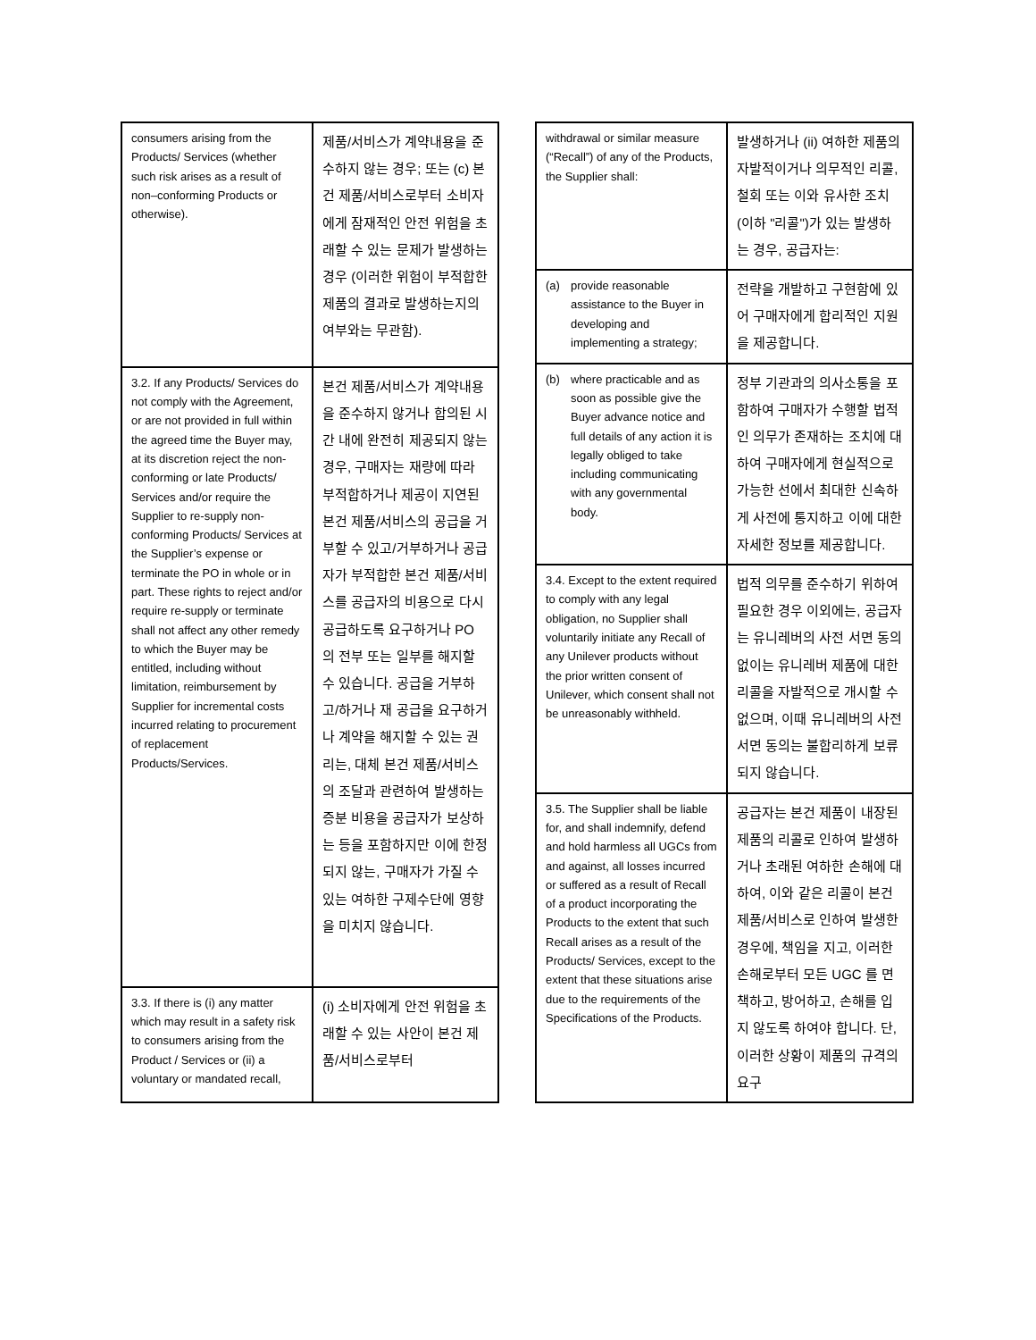| consumers arising from the Products/ Services (whether such risk arises as a result of non–conforming Products or otherwise). | 제품/서비스가 계약내용을 준수하지 않는 경우; 또는 (c) 본건 제품/서비스로부터 소비자에게 잠재적인 안전 위험을 초래할 수 있는 문제가 발생하는 경우 (이러한 위험이 부적합한 제품의 결과로 발생하는지의 여부와는 무관함). |
| 3.2. If any Products/ Services do not comply with the Agreement, or are not provided in full within the agreed time the Buyer may, at its discretion reject the non-conforming or late Products/ Services and/or require the Supplier to re-supply non-conforming Products/ Services at the Supplier’s expense or terminate the PO in whole or in part. These rights to reject and/or require re-supply or terminate shall not affect any other remedy to which the Buyer may be entitled, including without limitation, reimbursement by Supplier for incremental costs incurred relating to procurement of replacement Products/Services. | 본건 제품/서비스가 계약내용을 준수하지 않거나 합의된 시간 내에 완전히 제공되지 않는 경우, 구매자는 재량에 따라 부적합하거나 제공이 지연된 본건 제품/서비스의 공급을 거부할 수 있고/거부하거나 공급자가 부적합한 본건 제품/서비스를 공급자의 비용으로 다시 공급하도록 요구하거나 PO 의 전부 또는 일부를 해지할 수 있습니다. 공급을 거부하고/하거나 재 공급을 요구하거나 계약을 해지할 수 있는 권리는, 대체 본건 제품/서비스의 조달과 관련하여 발생하는 증분 비용을 공급자가 보상하는 등을 포함하지만 이에 한정되지 않는, 구매자가 가질 수 있는 여하한 구제수단에 영향을 미치지 않습니다. |
| 3.3. If there is (i) any matter which may result in a safety risk to consumers arising from the Product / Services or (ii) a voluntary or mandated recall, | (i) 소비자에게 안전 위험을 초래할 수 있는 사안이 본건 제품/서비스로부터 |
| withdrawal or similar measure (“Recall”) of any of the Products, the Supplier shall: | 발생하거나 (ii) 여하한 제품의 자발적이거나 의무적인 리콜, 철회 또는 이와 유사한 조치(이하 "리콜")가 있는 발생하는 경우, 공급자는: |
| (a) provide reasonable assistance to the Buyer in developing and implementing a strategy; | 전략을 개발하고 구현함에 있어 구매자에게 합리적인 지원을 제공합니다. |
| (b) where practicable and as soon as possible give the Buyer advance notice and full details of any action it is legally obliged to take including communicating with any governmental body. | 정부 기관과의 의사소통을 포함하여 구매자가 수행할 법적인 의무가 존재하는 조치에 대하여 구매자에게 현실적으로 가능한 선에서 최대한 신속하게 사전에 통지하고 이에 대한 자세한 정보를 제공합니다. |
| 3.4. Except to the extent required to comply with any legal obligation, no Supplier shall voluntarily initiate any Recall of any Unilever products without the prior written consent of Unilever, which consent shall not be unreasonably withheld. | 법적 의무를 준수하기 위하여 필요한 경우 이외에는, 공급자는 유니레버의 사전 서면 동의 없이는 유니레버 제품에 대한 리콜을 자발적으로 개시할 수 없으며, 이때 유니레버의 사전 서면 동의는 불합리하게 보류되지 않습니다. |
| 3.5. The Supplier shall be liable for, and shall indemnify, defend and hold harmless all UGCs from and against, all losses incurred or suffered as a result of Recall of a product incorporating the Products to the extent that such Recall arises as a result of the Products/ Services, except to the extent that these situations arise due to the requirements of the Specifications of the Products. | 공급자는 본건 제품이 내장된 제품의 리콜로 인하여 발생하거나 초래된 여하한 손해에 대하여, 이와 같은 리콜이 본건 제품/서비스로 인하여 발생한 경우에, 책임을 지고, 이러한 손해로부터 모든 UGC 를 면책하고, 방어하고, 손해를 입지 않도록 하여야 합니다. 단, 이러한 상황이 제품의 규격의 요구 |